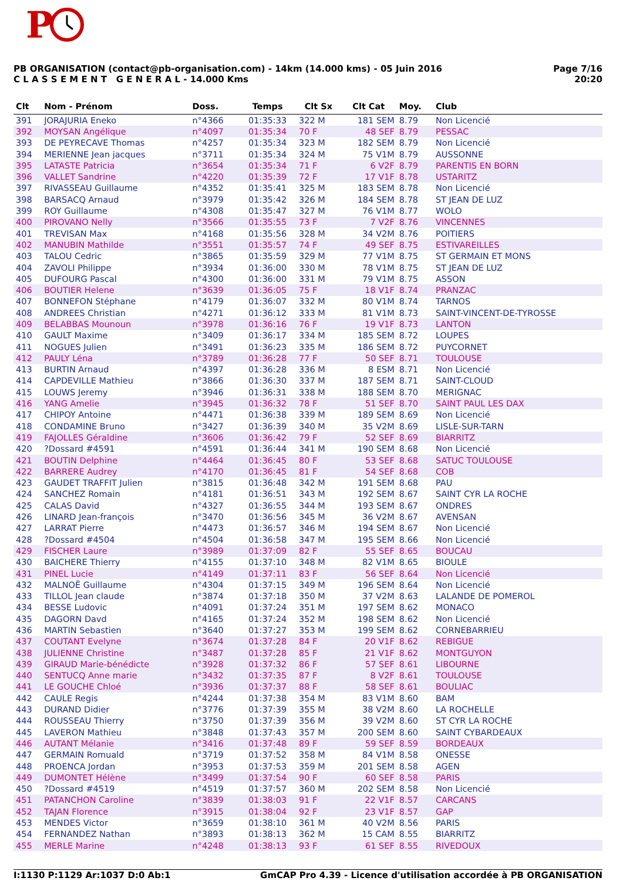P
Page 7/16
20:20
PB ORGANISATION (contact@pb-organisation.com) - 14km (14.000 kms) - 05 Juin 2016
C L A S S E M E N T G E N E R A L - 14.000 Kms
| Clt | Nom - Prénom | Doss. | Temps | Clt Sx | Clt Cat | Moy. | Club |
| --- | --- | --- | --- | --- | --- | --- | --- |
| 391 | JORAJURIA Eneko | n°4366 | 01:35:33 | 322 M | 181 SEM | 8.79 | Non Licencié |
| 392 | MOYSAN Angélique | n°4097 | 01:35:34 | 70 F | 48 SEF | 8.79 | PESSAC |
| 393 | DE PEYRECAVE Thomas | n°4257 | 01:35:34 | 323 M | 182 SEM | 8.79 | Non Licencié |
| 394 | MERIENNE Jean jacques | n°3711 | 01:35:34 | 324 M | 75 V1M | 8.79 | AUSSONNE |
| 395 | LATASTE Patricia | n°3654 | 01:35:34 | 71 F | 6 V2F | 8.79 | PARENTIS EN BORN |
| 396 | VALLET Sandrine | n°4220 | 01:35:39 | 72 F | 17 V1F | 8.78 | USTARITZ |
| 397 | RIVASSEAU Guillaume | n°4352 | 01:35:41 | 325 M | 183 SEM | 8.78 | Non Licencié |
| 398 | BARSACQ Arnaud | n°3979 | 01:35:42 | 326 M | 184 SEM | 8.78 | ST JEAN DE LUZ |
| 399 | ROY Guillaume | n°4308 | 01:35:47 | 327 M | 76 V1M | 8.77 | WOLO |
| 400 | PIROVANO Nelly | n°3566 | 01:35:55 | 73 F | 7 V2F | 8.76 | VINCENNES |
| 401 | TREVISAN Max | n°4168 | 01:35:56 | 328 M | 34 V2M | 8.76 | POITIERS |
| 402 | MANUBIN Mathilde | n°3551 | 01:35:57 | 74 F | 49 SEF | 8.75 | ESTIVAREILLES |
| 403 | TALOU Cedric | n°3865 | 01:35:59 | 329 M | 77 V1M | 8.75 | ST GERMAIN ET MONS |
| 404 | ZAVOLI Philippe | n°3934 | 01:36:00 | 330 M | 78 V1M | 8.75 | ST JEAN DE LUZ |
| 405 | DUFOURG Pascal | n°4300 | 01:36:00 | 331 M | 79 V1M | 8.75 | ASSON |
| 406 | BOUTIER Helene | n°3639 | 01:36:05 | 75 F | 18 V1F | 8.74 | PRANZAC |
| 407 | BONNEFON Stéphane | n°4179 | 01:36:07 | 332 M | 80 V1M | 8.74 | TARNOS |
| 408 | ANDREES Christian | n°4271 | 01:36:12 | 333 M | 81 V1M | 8.73 | SAINT-VINCENT-DE-TYROSSE |
| 409 | BELABBAS Mounoun | n°3978 | 01:36:16 | 76 F | 19 V1F | 8.73 | LANTON |
| 410 | GAULT Maxime | n°3409 | 01:36:17 | 334 M | 185 SEM | 8.72 | LOUPES |
| 411 | NOGUES Julien | n°3491 | 01:36:23 | 335 M | 186 SEM | 8.72 | PUYCORNET |
| 412 | PAULY Léna | n°3789 | 01:36:28 | 77 F | 50 SEF | 8.71 | TOULOUSE |
| 413 | BURTIN Arnaud | n°4397 | 01:36:28 | 336 M | 8 ESM | 8.71 | Non Licencié |
| 414 | CAPDEVILLE Mathieu | n°3866 | 01:36:30 | 337 M | 187 SEM | 8.71 | SAINT-CLOUD |
| 415 | LOUWS Jeremy | n°3946 | 01:36:31 | 338 M | 188 SEM | 8.70 | MERIGNAC |
| 416 | YANG Amelie | n°3945 | 01:36:32 | 78 F | 51 SEF | 8.70 | SAINT PAUL LES DAX |
| 417 | CHIPOY Antoine | n°4471 | 01:36:38 | 339 M | 189 SEM | 8.69 | Non Licencié |
| 418 | CONDAMINE Bruno | n°3427 | 01:36:39 | 340 M | 35 V2M | 8.69 | LISLE-SUR-TARN |
| 419 | FAJOLLES Géraldine | n°3606 | 01:36:42 | 79 F | 52 SEF | 8.69 | BIARRITZ |
| 420 | ?Dossard #4591 | n°4591 | 01:36:44 | 341 M | 190 SEM | 8.68 | Non Licencié |
| 421 | BOUTIN Delphine | n°4464 | 01:36:45 | 80 F | 53 SEF | 8.68 | SATUC TOULOUSE |
| 422 | BARRERE Audrey | n°4170 | 01:36:45 | 81 F | 54 SEF | 8.68 | COB |
| 423 | GAUDET TRAFFIT Julien | n°3815 | 01:36:48 | 342 M | 191 SEM | 8.68 | PAU |
| 424 | SANCHEZ Romain | n°4181 | 01:36:51 | 343 M | 192 SEM | 8.67 | SAINT CYR LA ROCHE |
| 425 | CALAS David | n°4327 | 01:36:55 | 344 M | 193 SEM | 8.67 | ONDRES |
| 426 | LINARD Jean-françois | n°3470 | 01:36:56 | 345 M | 36 V2M | 8.67 | AVENSAN |
| 427 | LARRAT Pierre | n°4473 | 01:36:57 | 346 M | 194 SEM | 8.67 | Non Licencié |
| 428 | ?Dossard #4504 | n°4504 | 01:36:58 | 347 M | 195 SEM | 8.66 | Non Licencié |
| 429 | FISCHER Laure | n°3989 | 01:37:09 | 82 F | 55 SEF | 8.65 | BOUCAU |
| 430 | BAICHERE Thierry | n°4155 | 01:37:10 | 348 M | 82 V1M | 8.65 | BIOULE |
| 431 | PINEL Lucie | n°4149 | 01:37:11 | 83 F | 56 SEF | 8.64 | Non Licencié |
| 432 | MALNOË Guillaume | n°4304 | 01:37:15 | 349 M | 196 SEM | 8.64 | Non Licencié |
| 433 | TILLOL Jean claude | n°3874 | 01:37:18 | 350 M | 37 V2M | 8.63 | LALANDE DE POMEROL |
| 434 | BESSE Ludovic | n°4091 | 01:37:24 | 351 M | 197 SEM | 8.62 | MONACO |
| 435 | DAGORN Davd | n°4165 | 01:37:24 | 352 M | 198 SEM | 8.62 | Non Licencié |
| 436 | MARTIN Sebastien | n°3640 | 01:37:27 | 353 M | 199 SEM | 8.62 | CORNEBARRIEU |
| 437 | COUTANT Evelyne | n°3674 | 01:37:28 | 84 F | 20 V1F | 8.62 | REBIGUE |
| 438 | JULIENNE Christine | n°3487 | 01:37:28 | 85 F | 21 V1F | 8.62 | MONTGUYON |
| 439 | GIRAUD Marie-bénédicte | n°3928 | 01:37:32 | 86 F | 57 SEF | 8.61 | LIBOURNE |
| 440 | SENTUCQ Anne marie | n°3432 | 01:37:35 | 87 F | 8 V2F | 8.61 | TOULOUSE |
| 441 | LE GOUCHE Chloé | n°3936 | 01:37:37 | 88 F | 58 SEF | 8.61 | BOULIAC |
| 442 | CAULE Regis | n°4244 | 01:37:38 | 354 M | 83 V1M | 8.60 | BAM |
| 443 | DURAND Didier | n°3776 | 01:37:39 | 355 M | 38 V2M | 8.60 | LA ROCHELLE |
| 444 | ROUSSEAU Thierry | n°3750 | 01:37:39 | 356 M | 39 V2M | 8.60 | ST CYR LA ROCHE |
| 445 | LAVERON Mathieu | n°3848 | 01:37:43 | 357 M | 200 SEM | 8.60 | SAINT CYBARDEAUX |
| 446 | AUTANT Mélanie | n°3416 | 01:37:48 | 89 F | 59 SEF | 8.59 | BORDEAUX |
| 447 | GERMAIN Romuald | n°3719 | 01:37:52 | 358 M | 84 V1M | 8.58 | ONESSE |
| 448 | PROENCA Jordan | n°3953 | 01:37:53 | 359 M | 201 SEM | 8.58 | AGEN |
| 449 | DUMONTET Hélène | n°3499 | 01:37:54 | 90 F | 60 SEF | 8.58 | PARIS |
| 450 | ?Dossard #4519 | n°4519 | 01:37:57 | 360 M | 202 SEM | 8.58 | Non Licencié |
| 451 | PATANCHON Caroline | n°3839 | 01:38:03 | 91 F | 22 V1F | 8.57 | CARCANS |
| 452 | TAJAN Florence | n°3915 | 01:38:04 | 92 F | 23 V1F | 8.57 | GAP |
| 453 | MENDES Victor | n°3659 | 01:38:10 | 361 M | 40 V2M | 8.56 | PARIS |
| 454 | FERNANDEZ Nathan | n°3893 | 01:38:13 | 362 M | 15 CAM | 8.55 | BIARRITZ |
| 455 | MERLE Marine | n°4248 | 01:38:13 | 93 F | 61 SEF | 8.55 | RIVEDOUX |
GmCAP Pro 4.39 - Licence d'utilisation accordée à PB ORGANISATION I:1130 P:1129 Ar:1037 D:0 Ab:1